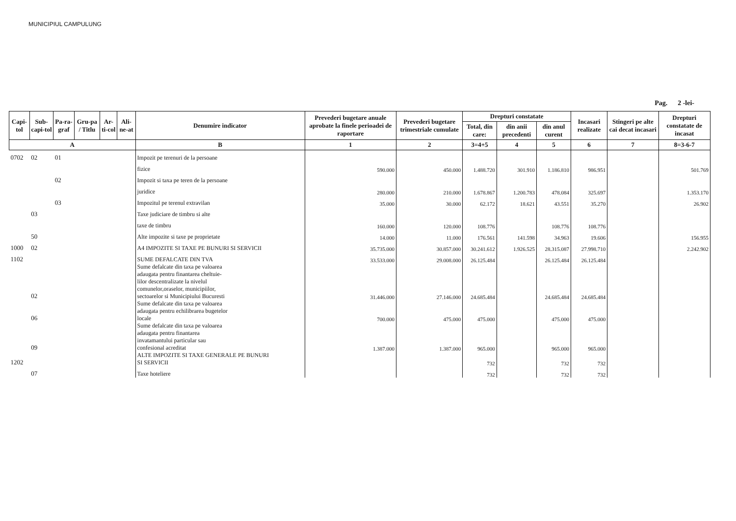MUNICIPIUL CAMPULUNG
Pag. 2 -lei-
| Capi-tol | Sub-capi-tol | Pa-ra-graf | Gru-pa / Titlu | Ar-ti-col | Ali-ne-at | Denumire indicator | Prevederi bugetare anuale aprobate la finele perioadei de raportare | Prevederi bugetare trimestriale cumulate | Drepturi constatate | | | Incasari realizate | Stingeri pe alte cai decat incasari | Drepturi constatate de incasat |
| --- | --- | --- | --- | --- | --- | --- | --- | --- | --- | --- | --- | --- | --- | --- |
| | | | | | | | | | Total, din care: | din anii precedenti | din anul curent | | | |
| A | | | | | | B | 1 | 2 | 3=4+5 | 4 | 5 | 6 | 7 | 8=3-6-7 |
| 0702 | 02 | 01 | | | | Impozit pe terenuri de la persoane | | | | | | | | |
| | | | | | | fizice | 590.000 | 450.000 | 1.488.720 | 301.910 | 1.186.810 | 986.951 | | 501.769 |
| | | 02 | | | | Impozit si taxa pe teren de la persoane | | | | | | | | |
| | | | | | | juridice | 280.000 | 210.000 | 1.678.867 | 1.200.783 | 478.084 | 325.697 | | 1.353.170 |
| | | 03 | | | | Impozitul pe terenul extravilan | 35.000 | 30.000 | 62.172 | 18.621 | 43.551 | 35.270 | | 26.902 |
| | 03 | | | | | Taxe judiciare de timbru si alte | | | | | | | | |
| | | | | | | taxe de timbru | 160.000 | 120.000 | 108.776 | | 108.776 | 108.776 | | |
| | 50 | | | | | Alte impozite si taxe pe proprietate | 14.000 | 11.000 | 176.561 | 141.598 | 34.963 | 19.606 | | 156.955 |
| 1000 | 02 | | | | | A4 IMPOZITE SI TAXE PE BUNURI SI SERVICII | 35.735.000 | 30.857.000 | 30.241.612 | 1.926.525 | 28.315.087 | 27.998.710 | | 2.242.902 |
| 1102 | | | | | | SUME DEFALCATE DIN TVA | 33.533.000 | 29.008.000 | 26.125.484 | | 26.125.484 | 26.125.484 | | |
| | 02 | | | | | Sume defalcate din taxa pe valoarea adaugata pentru finantarea cheltuie- lilor descentralizate la nivelul comunelor,oraselor, municipiilor, sectoarelor si Municipiului Bucuresti | 31.446.000 | 27.146.000 | 24.685.484 | | 24.685.484 | 24.685.484 | | |
| | 06 | | | | | Sume defalcate din taxa pe valoarea adaugata pentru echilibrarea bugetelor locale | 700.000 | 475.000 | 475.000 | | 475.000 | 475.000 | | |
| | 09 | | | | | Sume defalcate din taxa pe valoarea adaugata pentru finantarea invatamantului particular sau confesional acreditat | 1.387.000 | 1.387.000 | 965.000 | | 965.000 | 965.000 | | |
| 1202 | | | | | | ALTE IMPOZITE SI TAXE GENERALE PE BUNURI SI SERVICII | | | 732 | | 732 | 732 | | |
| | 07 | | | | | Taxe hoteliere | | | 732 | | 732 | 732 | | |